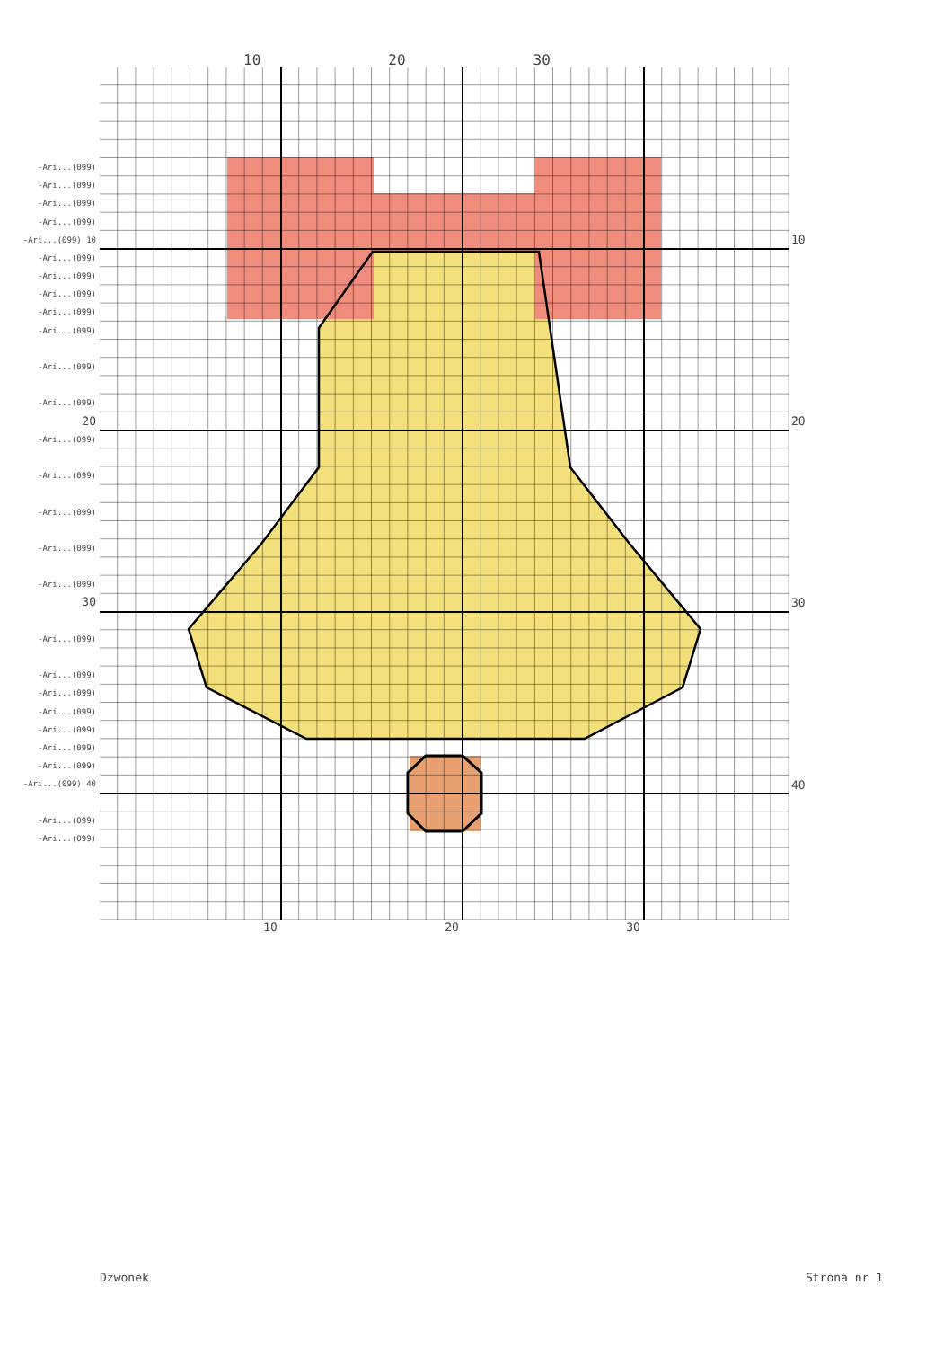10 20 30
-Ari...(099)
-Ari...(099)
-Ari...(099)
-Ari...(099)
-Ari...(099) 10
-Ari...(099)
-Ari...(099)
-Ari...(099)
-Ari...(099)
-Ari...(099)
-Ari...(099)
-Ari...(099)
20
-Ari...(099)
-Ari...(099)
-Ari...(099)
-Ari...(099)
-Ari...(099)
30
-Ari...(099)
-Ari...(099)
-Ari...(099)
-Ari...(099)
-Ari...(099)
-Ari...(099)
-Ari...(099)
-Ari...(099) 40
-Ari...(099)
-Ari...(099)
10
20
30
40
10 20 30
Dzwonek Strona nr 1